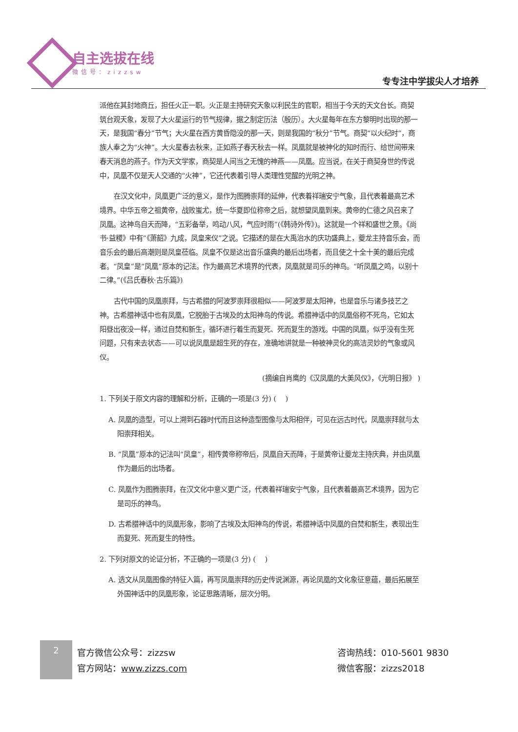自主选拔在线
微信号：zizzsw
专专注中学拔尖人才培养
派他在其封地商丘，担任火正一职。火正是主持研究天象以利民生的官职，相当于今天的天文台长。商契筑台观天象，发现了大火星运行的节气规律，据之制定历法（殷历）。大火星每年在东方黎明时出现的那一天，是我国“春分”节气；大火星在西方黄昏隐没的那一天，则是我国的“秋分”节气。商契“以火纪时”，商族人奉之为“火神”。大火星春去秋来，正如燕子春天秋去一样。凤凰就是被神化的知时而行、给世间带来春天消息的燕子。作为天文学家，商契是人间当之无愧的神燕——凤凰。应当说，在关于商契身世的传说中，凤凰不仅是天人交通的“火神”，它还代表着引导人类理性觉醒的光明之神。
在汉文化中，凤凰更广泛的意义，是作为图腾崇拜的延伸，代表着祥瑞安宁气象，且代表着最高艺术境界。中华五帝之祖黄帝，战败蚩尤，统一华夏即位称帝之后，就想望凤凰到来。黄帝的仁德之风召来了凤凰。这神鸟自天而降，“五彩备举，鸣动八风，气应时雨”(《韩诗外传》)。这就是一个祥和盛世之景。《尚书·益稷》中有“《萧韶》九成，凤皇来仪”之说。它描述的是在大禹治水的庆功盛典上，夔龙主持音乐会，而音乐会的最后高潮则是凤皇莅临。凤皇不仅是这出音乐盛典的最后出场者，而且使之十全十美的最后完成者。“凤皇”是“凤凰”原本的记法。作为最高艺术境界的代表，凤凰就是司乐的神鸟。“听凤凰之鸣，以别十二律。”(《吕氏春秋·古乐篇》)
古代中国的凤凰崇拜，与古希腊的阿波罗崇拜很相似——阿波罗是太阳神，也是音乐与诸多技艺之神。古希腊神话中也有凤凰，它脱胎于古埃及的太阳神鸟的传说。希腊神话中的凤凰俗称不死鸟，它如太阳昼出夜没一样，通过自焚和新生，循环进行着生而复死、死而复生的游戏。中国的凤凰，似乎没有生死问题，只有来去状态——可以说凤凰是超生死的存在，准确地讲就是一种被神灵化的高洁灵妙的气象或风仪。
(摘编自肖鹰的《汉凤凰的大美风仪》，《光明日报》 )
1. 下列关于原文内容的理解和分析，正确的一项是(3 分) (　 )
A. 凤凰的造型，可以上溯到石器时代而且这种造型图像与太阳相伴，可见在远古时代，凤凰崇拜就与太阳崇拜相关。
B. “凤凰”原本的记法叫“凤皇”，相传黄帝称帝后，凤凰自天而降，于是黄帝让夔龙主持庆典，并由凤凰作为最后的出场者。
C. 凤凰作为图腾崇拜，在汉文化中意义更广泛，代表着祥瑞安宁气象，且代表着最高艺术境界，因为它是司乐的神鸟。
D. 古希腊神话中的凤凰形象，影响了古埃及太阳神鸟的传说，希腊神话中凤凰的自焚和新生，表现出生而复死、死而复生的特性。
2. 下列对原文的论证分析，不正确的一项是(3 分) (　 )
A. 选文从凤凰图像的特征入篇，再写凤凰崇拜的历史传说渊源，再论凤凰的文化象征意蕴，最后拓展至外国神话中的凤凰形象，论证思路清晰，层次分明。
2
官方微信公众号：zizzsw
官方网站：www.zizzs.com
咨询热线：010-5601 9830
微信客服：zizzs2018